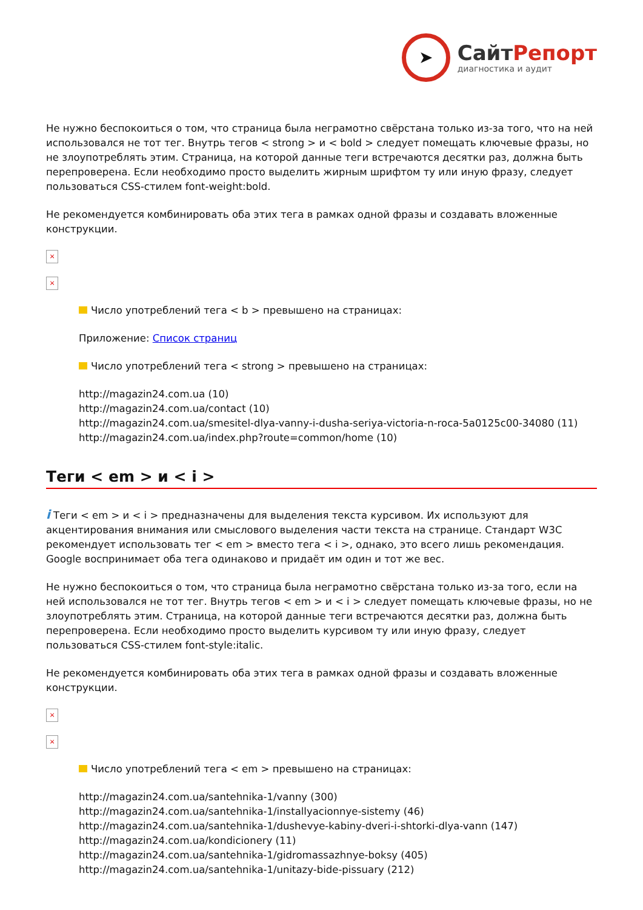➤
СайтРепорт
диагностика и аудит
Не нужно беспокоиться о том, что страница была неграмотно свёрстана только из-за того, что на ней использовался не тот тег. Внутрь тегов < strong > и < bold > следует помещать ключевые фразы, но не злоупотреблять этим. Страница, на которой данные теги встречаются десятки раз, должна быть перепроверена. Если необходимо просто выделить жирным шрифтом ту или иную фразу, следует пользоваться CSS-стилем font-weight:bold.
Не рекомендуется комбинировать оба этих тега в рамках одной фразы и создавать вложенные конструкции.
×
×
Число употреблений тега < b > превышено на страницах:
Приложение: Список страниц
Число употреблений тега < strong > превышено на страницах:
http://magazin24.com.ua (10)
http://magazin24.com.ua/contact (10)
http://magazin24.com.ua/smesitel-dlya-vanny-i-dusha-seriya-victoria-n-roca-5a0125c00-34080 (11)
http://magazin24.com.ua/index.php?route=common/home (10)
Теги < em > и < i >
i Теги < em > и < i > предназначены для выделения текста курсивом. Их используют для акцентирования внимания или смыслового выделения части текста на странице. Стандарт W3C рекомендует использовать тег < em > вместо тега < i >, однако, это всего лишь рекомендация. Google воспринимает оба тега одинаково и придаёт им один и тот же вес.
Не нужно беспокоиться о том, что страница была неграмотно свёрстана только из-за того, если на ней использовался не тот тег. Внутрь тегов < em > и < i > следует помещать ключевые фразы, но не злоупотреблять этим. Страница, на которой данные теги встречаются десятки раз, должна быть перепроверена. Если необходимо просто выделить курсивом ту или иную фразу, следует пользоваться CSS-стилем font-style:italic.
Не рекомендуется комбинировать оба этих тега в рамках одной фразы и создавать вложенные конструкции.
×
×
Число употреблений тега < em > превышено на страницах:
http://magazin24.com.ua/santehnika-1/vanny (300)
http://magazin24.com.ua/santehnika-1/installyacionnye-sistemy (46)
http://magazin24.com.ua/santehnika-1/dushevye-kabiny-dveri-i-shtorki-dlya-vann (147)
http://magazin24.com.ua/kondicionery (11)
http://magazin24.com.ua/santehnika-1/gidromassazhnye-boksy (405)
http://magazin24.com.ua/santehnika-1/unitazy-bide-pissuary (212)